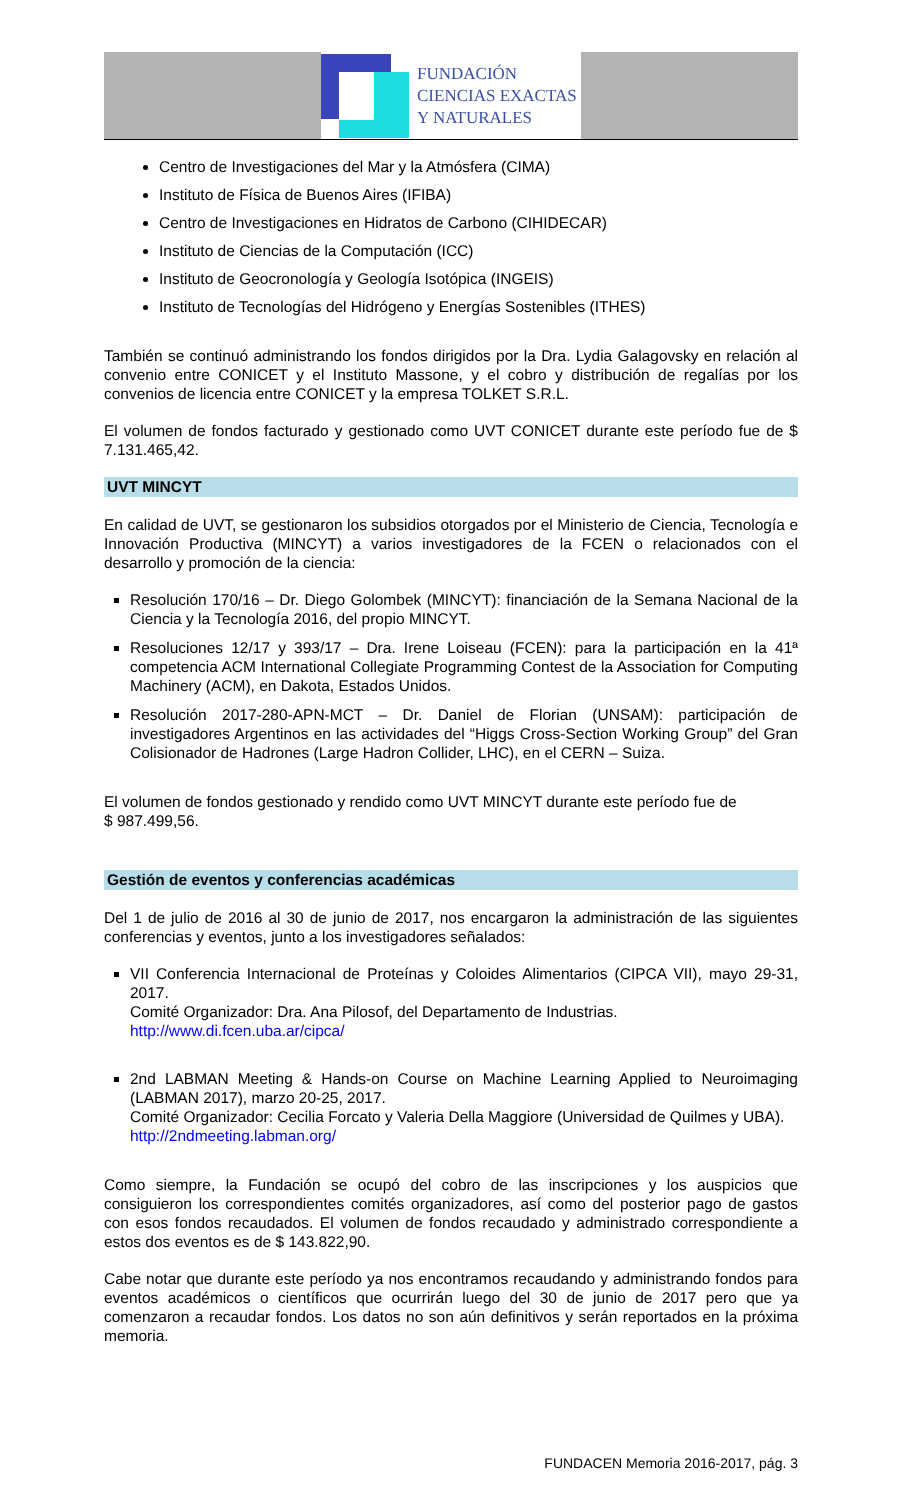FUNDACIÓN
CIENCIAS EXACTAS
Y NATURALES
Centro de Investigaciones del Mar y la Atmósfera (CIMA)
Instituto de Física de Buenos Aires (IFIBA)
Centro de Investigaciones en Hidratos de Carbono (CIHIDECAR)
Instituto de Ciencias de la Computación (ICC)
Instituto de Geocronología y Geología Isotópica (INGEIS)
Instituto de Tecnologías del Hidrógeno y Energías Sostenibles (ITHES)
También se continuó administrando los fondos dirigidos por la Dra. Lydia Galagovsky en relación al convenio entre CONICET y el Instituto Massone, y el cobro y distribución de regalías por los convenios de licencia entre CONICET y la empresa TOLKET S.R.L.
El volumen de fondos facturado y gestionado como UVT CONICET durante este período fue de $ 7.131.465,42.
UVT MINCYT
En calidad de UVT, se gestionaron los subsidios otorgados por el Ministerio de Ciencia, Tecnología e Innovación Productiva (MINCYT) a varios investigadores de la FCEN o relacionados con el desarrollo y promoción de la ciencia:
Resolución 170/16 – Dr. Diego Golombek (MINCYT): financiación de la Semana Nacional de la Ciencia y la Tecnología 2016, del propio MINCYT.
Resoluciones 12/17 y 393/17 – Dra. Irene Loiseau (FCEN): para la participación en la 41ª competencia ACM International Collegiate Programming Contest de la Association for Computing Machinery (ACM), en Dakota, Estados Unidos.
Resolución 2017-280-APN-MCT – Dr. Daniel de Florian (UNSAM): participación de investigadores Argentinos en las actividades del “Higgs Cross-Section Working Group” del Gran Colisionador de Hadrones (Large Hadron Collider, LHC), en el CERN – Suiza.
El volumen de fondos gestionado y rendido como UVT MINCYT durante este período fue de
$ 987.499,56.
Gestión de eventos y conferencias académicas
Del 1 de julio de 2016 al 30 de junio de 2017, nos encargaron la administración de las siguientes conferencias y eventos, junto a los investigadores señalados:
VII Conferencia Internacional de Proteínas y Coloides Alimentarios (CIPCA VII), mayo 29-31, 2017.
Comité Organizador: Dra. Ana Pilosof, del Departamento de Industrias.
http://www.di.fcen.uba.ar/cipca/
2nd LABMAN Meeting & Hands-on Course on Machine Learning Applied to Neuroimaging (LABMAN 2017), marzo 20-25, 2017.
Comité Organizador: Cecilia Forcato y Valeria Della Maggiore (Universidad de Quilmes y UBA).
http://2ndmeeting.labman.org/
Como siempre, la Fundación se ocupó del cobro de las inscripciones y los auspicios que consiguieron los correspondientes comités organizadores, así como del posterior pago de gastos con esos fondos recaudados. El volumen de fondos recaudado y administrado correspondiente a estos dos eventos es de $ 143.822,90.
Cabe notar que durante este período ya nos encontramos recaudando y administrando fondos para eventos académicos o científicos que ocurrirán luego del 30 de junio de 2017 pero que ya comenzaron a recaudar fondos. Los datos no son aún definitivos y serán reportados en la próxima memoria.
FUNDACEN Memoria 2016-2017, pág. 3